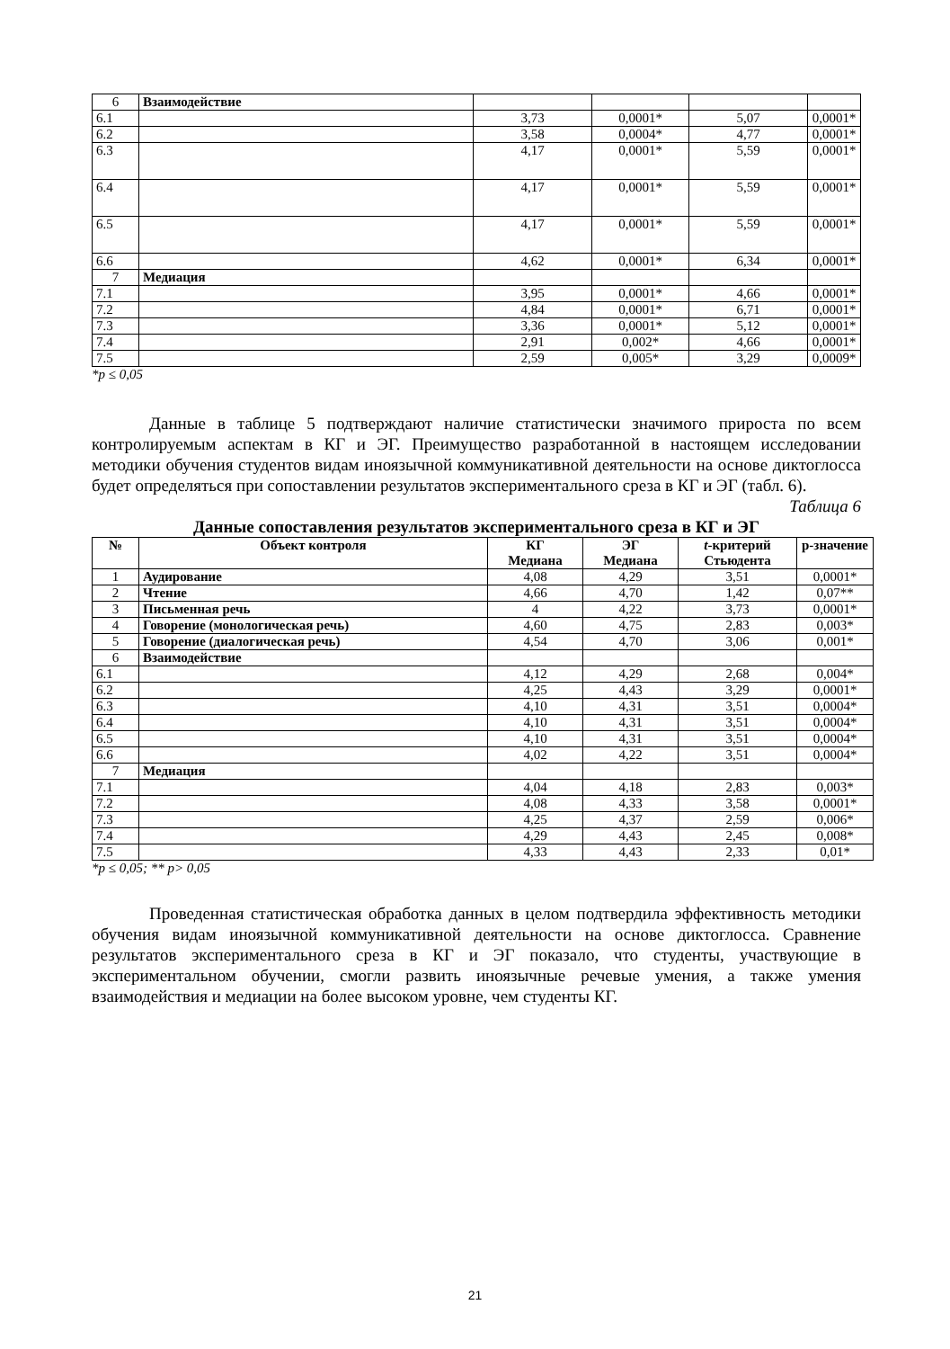| 6 | Взаимодействие | | | | |
| 6.1 | | 3,73 | 0,0001* | 5,07 | 0,0001* |
| 6.2 | | 3,58 | 0,0004* | 4,77 | 0,0001* |
| 6.3 | | 4,17 | 0,0001* | 5,59 | 0,0001* |
| 6.4 | | 4,17 | 0,0001* | 5,59 | 0,0001* |
| 6.5 | | 4,17 | 0,0001* | 5,59 | 0,0001* |
| 6.6 | | 4,62 | 0,0001* | 6,34 | 0,0001* |
| 7 | Медиация | | | | |
| 7.1 | | 3,95 | 0,0001* | 4,66 | 0,0001* |
| 7.2 | | 4,84 | 0,0001* | 6,71 | 0,0001* |
| 7.3 | | 3,36 | 0,0001* | 5,12 | 0,0001* |
| 7.4 | | 2,91 | 0,002* | 4,66 | 0,0001* |
| 7.5 | | 2,59 | 0,005* | 3,29 | 0,0009* |
*p ≤ 0,05
Данные в таблице 5 подтверждают наличие статистически значимого прироста по всем контролируемым аспектам в КГ и ЭГ. Преимущество разработанной в настоящем исследовании методики обучения студентов видам иноязычной коммуникативной деятельности на основе диктоглосса будет определяться при сопоставлении результатов экспериментального среза в КГ и ЭГ (табл. 6).
Таблица 6
Данные сопоставления результатов экспериментального среза в КГ и ЭГ
| № | Объект контроля | КГ Медиана | ЭГ Медиана | t -критерий Стьюдента | p-значение |
| --- | --- | --- | --- | --- | --- |
| 1 | Аудирование | 4,08 | 4,29 | 3,51 | 0,0001* |
| 2 | Чтение | 4,66 | 4,70 | 1,42 | 0,07** |
| 3 | Письменная речь | 4 | 4,22 | 3,73 | 0,0001* |
| 4 | Говорение (монологическая речь) | 4,60 | 4,75 | 2,83 | 0,003* |
| 5 | Говорение (диалогическая речь) | 4,54 | 4,70 | 3,06 | 0,001* |
| 6 | Взаимодействие | | | | |
| 6.1 | | 4,12 | 4,29 | 2,68 | 0,004* |
| 6.2 | | 4,25 | 4,43 | 3,29 | 0,0001* |
| 6.3 | | 4,10 | 4,31 | 3,51 | 0,0004* |
| 6.4 | | 4,10 | 4,31 | 3,51 | 0,0004* |
| 6.5 | | 4,10 | 4,31 | 3,51 | 0,0004* |
| 6.6 | | 4,02 | 4,22 | 3,51 | 0,0004* |
| 7 | Медиация | | | | |
| 7.1 | | 4,04 | 4,18 | 2,83 | 0,003* |
| 7.2 | | 4,08 | 4,33 | 3,58 | 0,0001* |
| 7.3 | | 4,25 | 4,37 | 2,59 | 0,006* |
| 7.4 | | 4,29 | 4,43 | 2,45 | 0,008* |
| 7.5 | | 4,33 | 4,43 | 2,33 | 0,01* |
*p ≤ 0,05; ** p> 0,05
Проведенная статистическая обработка данных в целом подтвердила эффективность методики обучения видам иноязычной коммуникативной деятельности на основе диктоглосса. Сравнение результатов экспериментального среза в КГ и ЭГ показало, что студенты, участвующие в экспериментальном обучении, смогли развить иноязычные речевые умения, а также умения взаимодействия и медиации на более высоком уровне, чем студенты КГ.
21